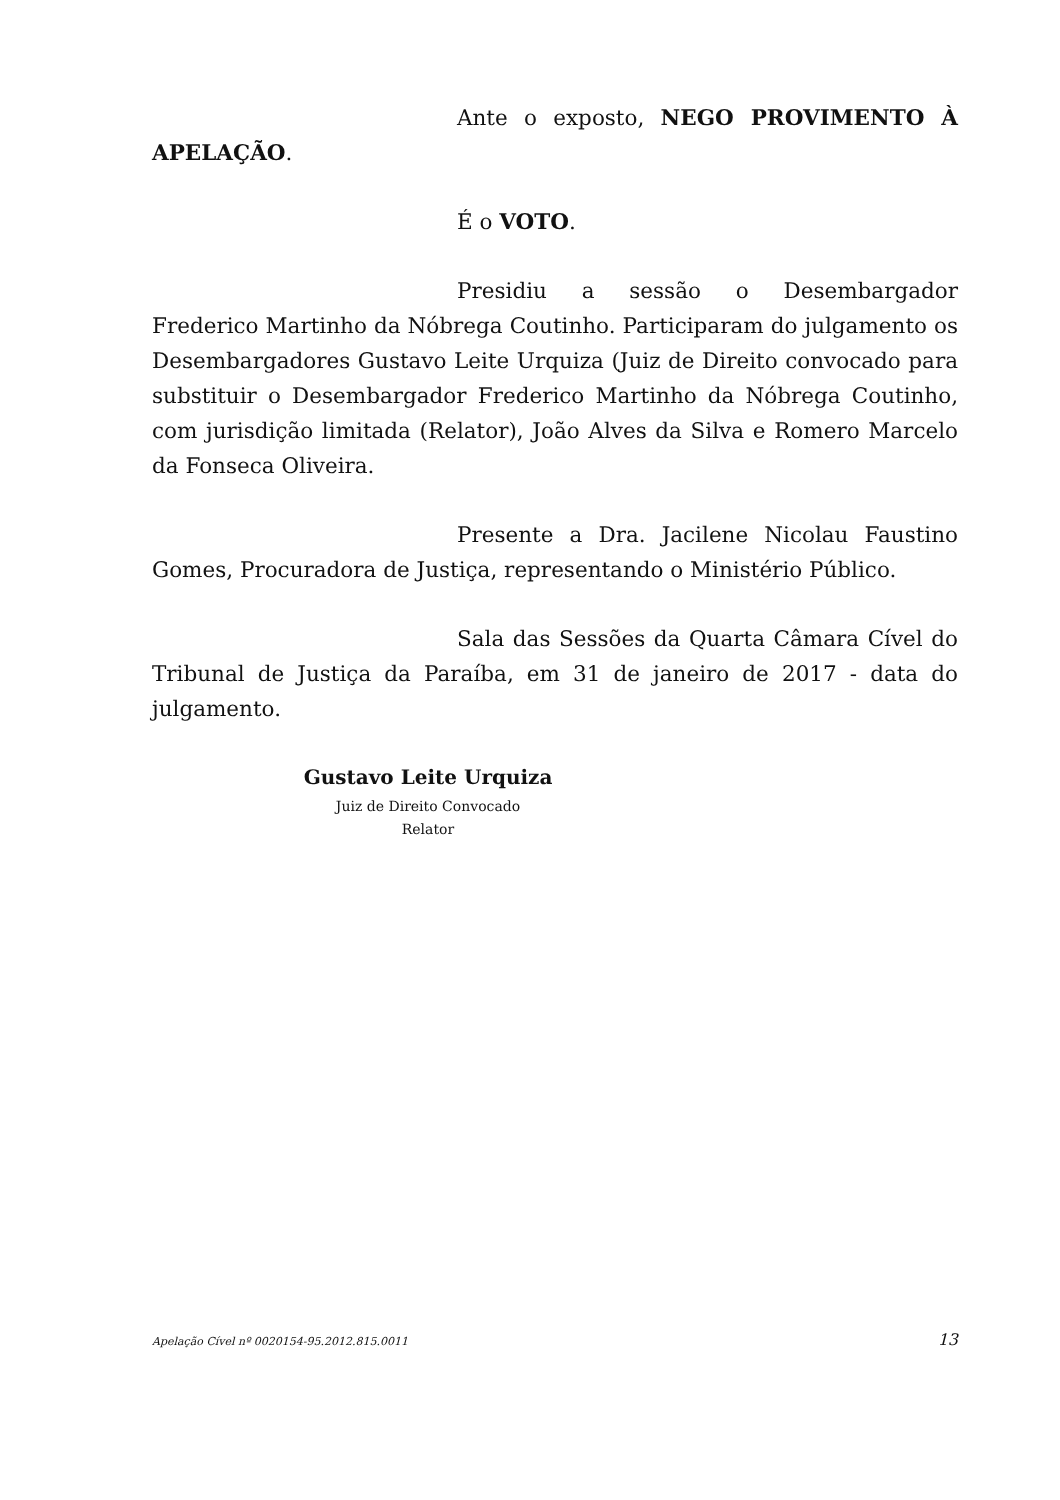Ante o exposto, NEGO PROVIMENTO À APELAÇÃO.
É o VOTO.
Presidiu a sessão o Desembargador Frederico Martinho da Nóbrega Coutinho. Participaram do julgamento os Desembargadores Gustavo Leite Urquiza (Juiz de Direito convocado para substituir o Desembargador Frederico Martinho da Nóbrega Coutinho, com jurisdição limitada (Relator), João Alves da Silva e Romero Marcelo da Fonseca Oliveira.
Presente a Dra. Jacilene Nicolau Faustino Gomes, Procuradora de Justiça, representando o Ministério Público.
Sala das Sessões da Quarta Câmara Cível do Tribunal de Justiça da Paraíba, em 31 de janeiro de 2017 - data do julgamento.
Gustavo Leite Urquiza
Juiz de Direito Convocado
Relator
Apelação Cível nº 0020154-95.2012.815.0011 13